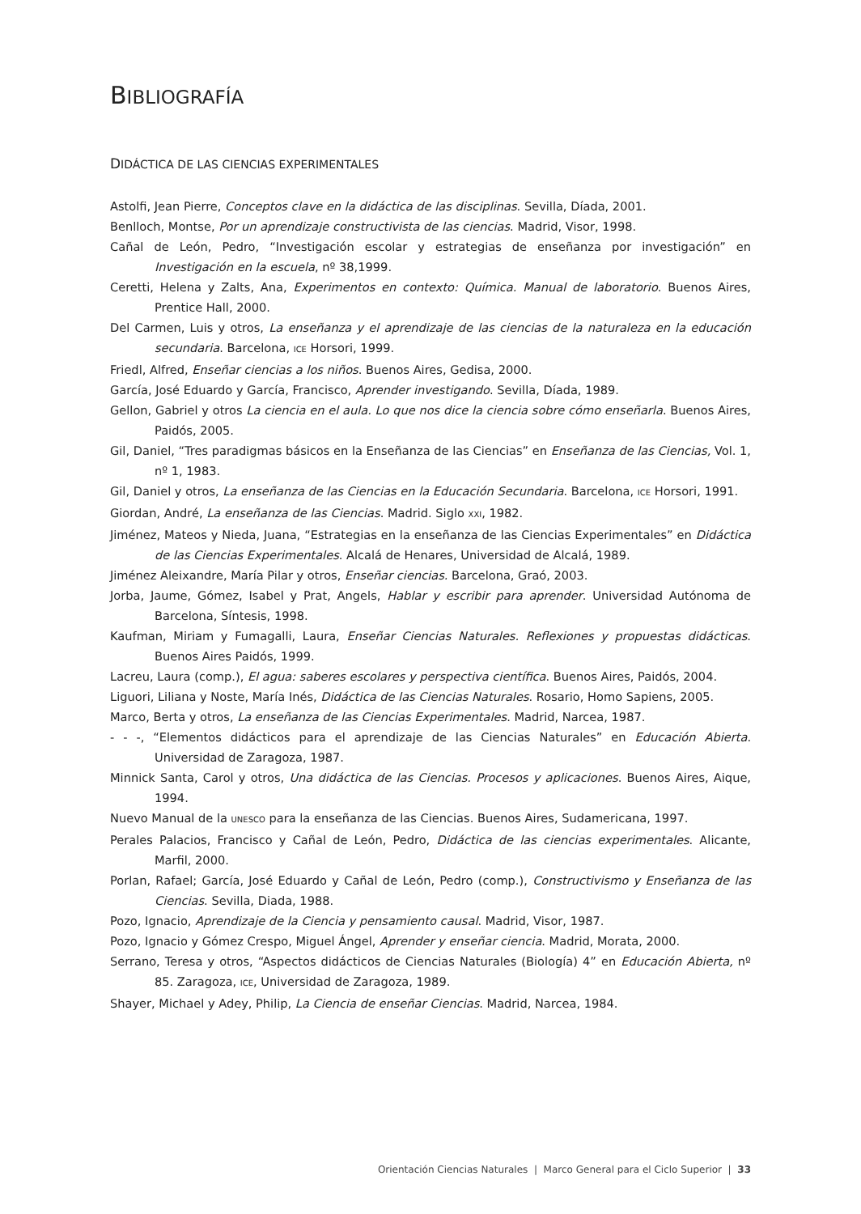BIBLIOGRAFÍA
DIDÁCTICA DE LAS CIENCIAS EXPERIMENTALES
Astolfi, Jean Pierre, Conceptos clave en la didáctica de las disciplinas. Sevilla, Díada, 2001.
Benlloch, Montse, Por un aprendizaje constructivista de las ciencias. Madrid, Visor, 1998.
Cañal de León, Pedro, “Investigación escolar y estrategias de enseñanza por investigación” en Investigación en la escuela, nº 38,1999.
Ceretti, Helena y Zalts, Ana, Experimentos en contexto: Química. Manual de laboratorio. Buenos Aires, Prentice Hall, 2000.
Del Carmen, Luis y otros, La enseñanza y el aprendizaje de las ciencias de la naturaleza en la educación secundaria. Barcelona, ICE Horsori, 1999.
Friedl, Alfred, Enseñar ciencias a los niños. Buenos Aires, Gedisa, 2000.
García, José Eduardo y García, Francisco, Aprender investigando. Sevilla, Díada, 1989.
Gellon, Gabriel y otros La ciencia en el aula. Lo que nos dice la ciencia sobre cómo enseñarla. Buenos Aires, Paidós, 2005.
Gil, Daniel, “Tres paradigmas básicos en la Enseñanza de las Ciencias” en Enseñanza de las Ciencias, Vol. 1, nº 1, 1983.
Gil, Daniel y otros, La enseñanza de las Ciencias en la Educación Secundaria. Barcelona, ICE Horsori, 1991.
Giordan, André, La enseñanza de las Ciencias. Madrid. Siglo XXI, 1982.
Jiménez, Mateos y Nieda, Juana, “Estrategias en la enseñanza de las Ciencias Experimentales” en Didáctica de las Ciencias Experimentales. Alcalá de Henares, Universidad de Alcalá, 1989.
Jiménez Aleixandre, María Pilar y otros, Enseñar ciencias. Barcelona, Graó, 2003.
Jorba, Jaume, Gómez, Isabel y Prat, Angels, Hablar y escribir para aprender. Universidad Autónoma de Barcelona, Síntesis, 1998.
Kaufman, Miriam y Fumagalli, Laura, Enseñar Ciencias Naturales. Reflexiones y propuestas didácticas. Buenos Aires Paidós, 1999.
Lacreu, Laura (comp.), El agua: saberes escolares y perspectiva científica. Buenos Aires, Paidós, 2004.
Liguori, Liliana y Noste, María Inés, Didáctica de las Ciencias Naturales. Rosario, Homo Sapiens, 2005.
Marco, Berta y otros, La enseñanza de las Ciencias Experimentales. Madrid, Narcea, 1987.
- - -, “Elementos didácticos para el aprendizaje de las Ciencias Naturales” en Educación Abierta. Universidad de Zaragoza, 1987.
Minnick Santa, Carol y otros, Una didáctica de las Ciencias. Procesos y aplicaciones. Buenos Aires, Aique, 1994.
Nuevo Manual de la UNESCO para la enseñanza de las Ciencias. Buenos Aires, Sudamericana, 1997.
Perales Palacios, Francisco y Cañal de León, Pedro, Didáctica de las ciencias experimentales. Alicante, Marfil, 2000.
Porlan, Rafael; García, José Eduardo y Cañal de León, Pedro (comp.), Constructivismo y Enseñanza de las Ciencias. Sevilla, Diada, 1988.
Pozo, Ignacio, Aprendizaje de la Ciencia y pensamiento causal. Madrid, Visor, 1987.
Pozo, Ignacio y Gómez Crespo, Miguel Ángel, Aprender y enseñar ciencia. Madrid, Morata, 2000.
Serrano, Teresa y otros, “Aspectos didácticos de Ciencias Naturales (Biología) 4” en Educación Abierta, nº 85. Zaragoza, ICE, Universidad de Zaragoza, 1989.
Shayer, Michael y Adey, Philip, La Ciencia de enseñar Ciencias. Madrid, Narcea, 1984.
Orientación Ciencias Naturales | Marco General para el Ciclo Superior | 33